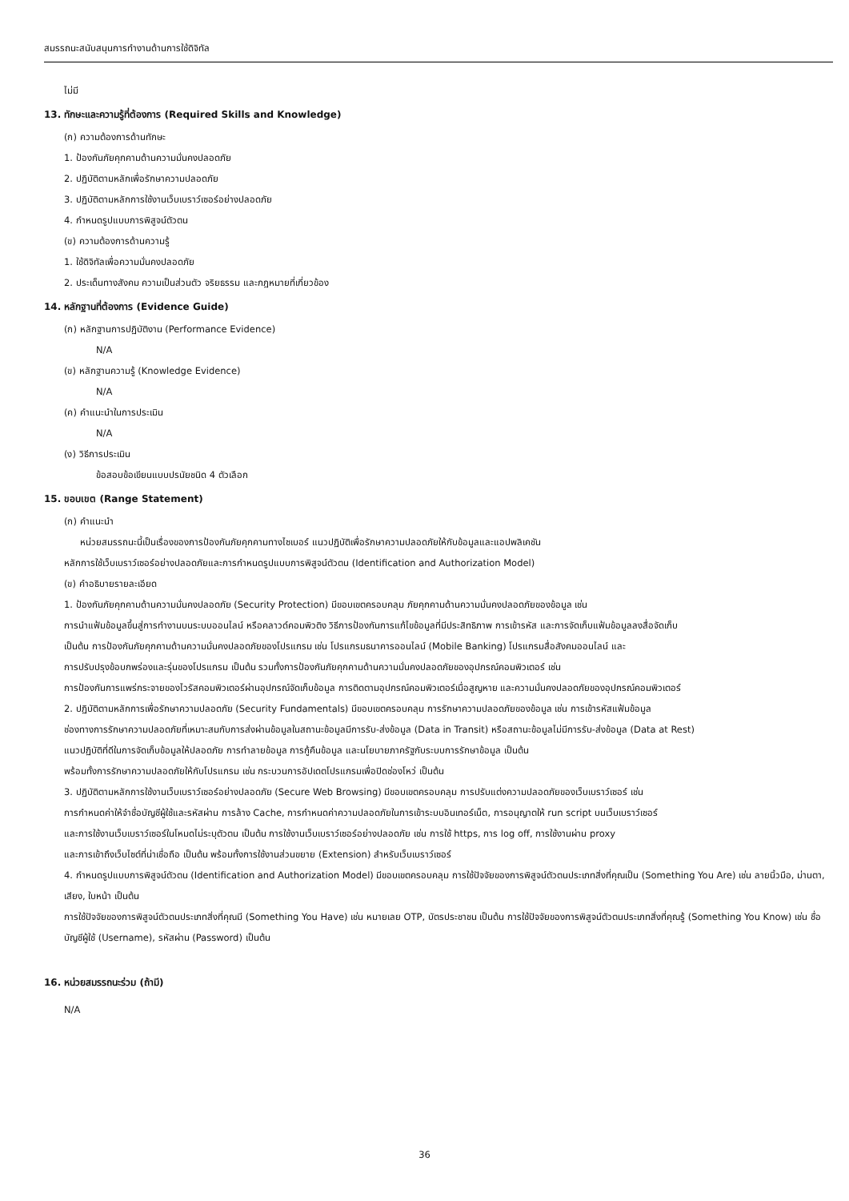สมรรถนะสนับสนุนการทำงานด้านการใช้ดิจิทัล
ไม่มี
13. ทักษะและความรู้ที่ต้องการ (Required Skills and Knowledge)
(ก) ความต้องการด้านทักษะ
1. ป้องกันภัยคุกคามด้านความมั่นคงปลอดภัย
2. ปฏิบัติตามหลักเพื่อรักษาความปลอดภัย
3. ปฏิบัติตามหลักการใช้งานเว็บเบราว์เซอร์อย่างปลอดภัย
4. กำหนดรูปแบบการพิสูจน์ตัวตน
(ข) ความต้องการด้านความรู้
1. ใช้ดิจิทัลเพื่อความมั่นคงปลอดภัย
2. ประเด็นทางสังคม ความเป็นส่วนตัว จริยธรรม และกฎหมายที่เกี่ยวข้อง
14. หลักฐานที่ต้องการ (Evidence Guide)
(ก) หลักฐานการปฏิบัติงาน (Performance Evidence)
N/A
(ข) หลักฐานความรู้ (Knowledge Evidence)
N/A
(ค) คำแนะนำในการประเมิน
N/A
(ง) วิธีการประเมิน
ข้อสอบข้อเขียนแบบปรนัยชนิด 4 ตัวเลือก
15. ขอบเขต (Range Statement)
(ก) คำแนะนำ
หน่วยสมรรถนะนี้เป็นเรื่องของการป้องกันภัยคุกคามทางไซเบอร์ แนวปฏิบัติเพื่อรักษาความปลอดภัยให้กับข้อมูลและแอปพลิเคชัน
หลักการใช้เว็บเบราว์เซอร์อย่างปลอดภัยและการกำหนดรูปแบบการพิสูจน์ตัวตน (Identification and Authorization Model)
(ข) คำอธิบายรายละเอียด
1. ป้องกันภัยคุกคามด้านความมั่นคงปลอดภัย (Security Protection) มีขอบเขตครอบคลุม ภัยคุกคามด้านความมั่นคงปลอดภัยของข้อมูล เช่น
การนำแฟ้มข้อมูลขึ้นสู่การทำงานบนระบบออนไลน์ หรือคลาวด์คอมพิวติง วิธีการป้องกันการแก้ไขข้อมูลที่มีประสิทธิภาพ การเข้ารหัส และการจัดเก็บแฟ้มข้อมูลลงสื่อจัดเก็บ
เป็นต้น การป้องกันภัยคุกคามด้านความมั่นคงปลอดภัยของโปรแกรม เช่น โปรแกรมธนาคารออนไลน์ (Mobile Banking) โปรแกรมสื่อสังคมออนไลน์ และ
การปรับปรุงข้อบกพร่องและรุ่นของโปรแกรม เป็นต้น รวมทั้งการป้องกันภัยคุกคามด้านความมั่นคงปลอดภัยของอุปกรณ์คอมพิวเตอร์ เช่น
การป้องกันการแพร่กระจายของไวรัสคอมพิวเตอร์ผ่านอุปกรณ์จัดเก็บข้อมูล การติดตามอุปกรณ์คอมพิวเตอร์เมื่อสูญหาย และความมั่นคงปลอดภัยของอุปกรณ์คอมพิวเตอร์
2. ปฏิบัติตามหลักการเพื่อรักษาความปลอดภัย (Security Fundamentals) มีขอบเขตครอบคลุม การรักษาความปลอดภัยของข้อมูล เช่น การเข้ารหัสแฟ้มข้อมูล
ช่องทางการรักษาความปลอดภัยที่เหมาะสมกับการส่งผ่านข้อมูลในสถานะข้อมูลมีการรับ-ส่งข้อมูล (Data in Transit) หรือสถานะข้อมูลไม่มีการรับ-ส่งข้อมูล (Data at Rest)
แนวปฏิบัติที่ดีในการจัดเก็บข้อมูลให้ปลอดภัย การทำลายข้อมูล การกู้คืนข้อมูล และนโยบายภาครัฐกับระบบการรักษาข้อมูล เป็นต้น
พร้อมทั้งการรักษาความปลอดภัยให้กับโปรแกรม เช่น กระบวนการอัปเดตโปรแกรมเพื่อปิดช่องโหว่ เป็นต้น
3. ปฏิบัติตามหลักการใช้งานเว็บเบราว์เซอร์อย่างปลอดภัย (Secure Web Browsing) มีขอบเขตครอบคลุม การปรับแต่งความปลอดภัยของเว็บเบราว์เซอร์ เช่น
การกำหนดค่าให้จำชื่อบัญชีผู้ใช้และรหัสผ่าน การล้าง Cache, การกำหนดค่าความปลอดภัยในการเข้าระบบอินเทอร์เน็ต, การอนุญาตให้ run script บนเว็บเบราว์เซอร์
และการใช้งานเว็บเบราว์เซอร์ในโหมดไม่ระบุตัวตน เป็นต้น การใช้งานเว็บเบราว์เซอร์อย่างปลอดภัย เช่น การใช้ https, การ log off, การใช้งานผ่าน proxy
และการเข้าถึงเว็บไซต์ที่น่าเชื่อถือ เป็นต้น พร้อมทั้งการใช้งานส่วนขยาย (Extension) สำหรับเว็บเบราว์เซอร์
4. กำหนดรูปแบบการพิสูจน์ตัวตน (Identification and Authorization Model) มีขอบเขตครอบคลุม การใช้ปัจจัยของการพิสูจน์ตัวตนประเภทสิ่งที่คุณเป็น (Something You Are) เช่น ลายนิ้วมือ, ม่านตา, เสียง, ใบหน้า เป็นต้น
การใช้ปัจจัยของการพิสูจน์ตัวตนประเภทสิ่งที่คุณมี (Something You Have) เช่น หมายเลย OTP, บัตรประชาชน เป็นต้น การใช้ปัจจัยของการพิสูจน์ตัวตนประเภทสิ่งที่คุณรู้ (Something You Know) เช่น ชื่อบัญชีผู้ใช้ (Username), รหัสผ่าน (Password) เป็นต้น
16. หน่วยสมรรถนะร่วม (ถ้ามี)
N/A
36